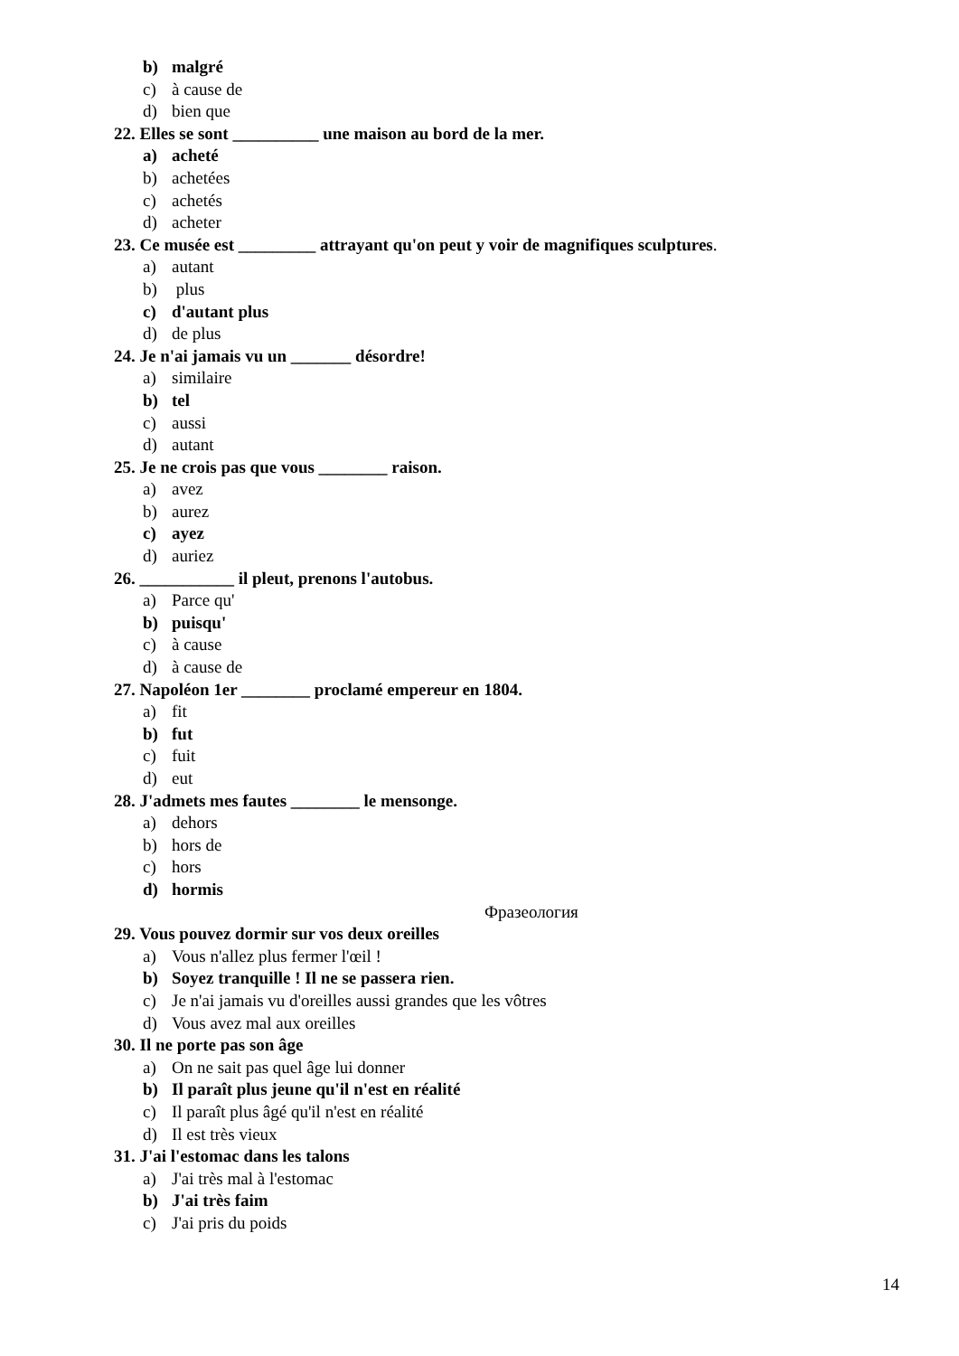b) malgré
c) à cause de
d) bien que
22. Elles se sont __________ une maison au bord de la mer.
a) acheté
b) achetées
c) achetés
d) acheter
23. Ce musée est _________ attrayant qu'on peut y voir de magnifiques sculptures.
a) autant
b) plus
c) d'autant plus
d) de plus
24. Je n'ai jamais vu un _______ désordre!
a) similaire
b) tel
c) aussi
d) autant
25. Je ne crois pas que vous ________ raison.
a) avez
b) aurez
c) ayez
d) auriez
26. ___________ il pleut, prenons l'autobus.
a) Parce qu'
b) puisqu'
c) à cause
d) à cause de
27. Napoléon 1er ________ proclamé empereur en 1804.
a) fit
b) fut
c) fuit
d) eut
28. J'admets mes fautes ________ le mensonge.
a) dehors
b) hors de
c) hors
d) hormis
Фразеология
29. Vous pouvez dormir sur vos deux oreilles
a) Vous n'allez plus fermer l'œil !
b) Soyez tranquille ! Il ne se passera rien.
c) Je n'ai jamais vu d'oreilles aussi grandes que les vôtres
d) Vous avez mal aux oreilles
30. Il ne porte pas son âge
a) On ne sait pas quel âge lui donner
b) Il paraît plus jeune qu'il n'est en réalité
c) Il paraît plus âgé qu'il n'est en réalité
d) Il est très vieux
31. J'ai l'estomac dans les talons
a) J'ai très mal à l'estomac
b) J'ai très faim
c) J'ai pris du poids
14